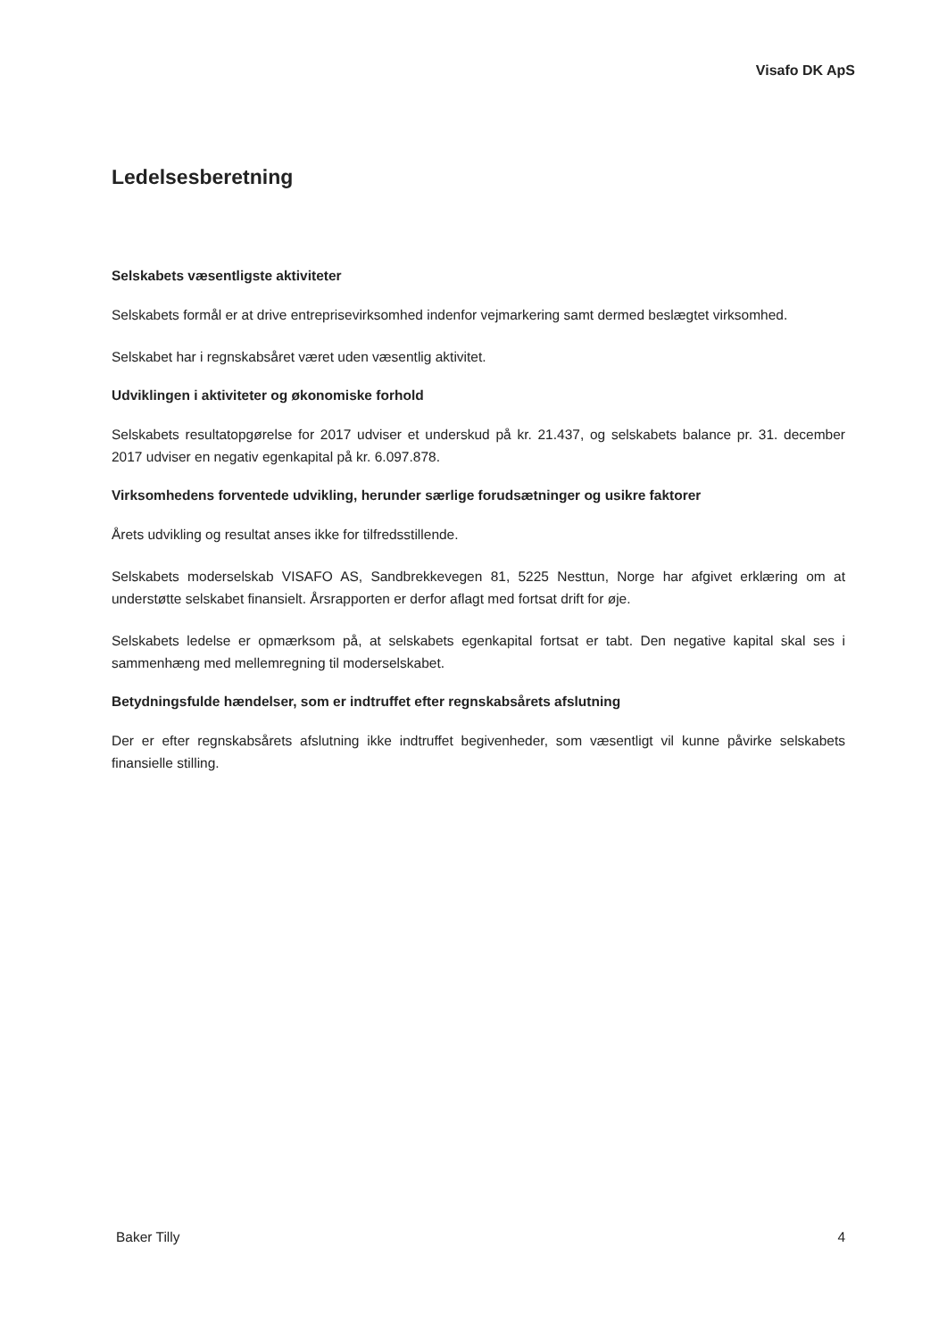Visafo DK ApS
Ledelsesberetning
Selskabets væsentligste aktiviteter
Selskabets formål er at drive entreprisevirksomhed indenfor vejmarkering samt dermed beslægtet virksomhed.
Selskabet har i regnskabsåret været uden væsentlig aktivitet.
Udviklingen i aktiviteter og økonomiske forhold
Selskabets resultatopgørelse for 2017 udviser et underskud på kr. 21.437, og selskabets balance pr. 31. december 2017 udviser en negativ egenkapital på kr. 6.097.878.
Virksomhedens forventede udvikling, herunder særlige forudsætninger og usikre faktorer
Årets udvikling og resultat anses ikke for tilfredsstillende.
Selskabets moderselskab VISAFO AS, Sandbrekkevegen 81, 5225 Nesttun, Norge har afgivet erklæring om at understøtte selskabet finansielt. Årsrapporten er derfor aflagt med fortsat drift for øje.
Selskabets ledelse er opmærksom på, at selskabets egenkapital fortsat er tabt. Den negative kapital skal ses i sammenhæng med mellemregning til moderselskabet.
Betydningsfulde hændelser, som er indtruffet efter regnskabsårets afslutning
Der er efter regnskabsårets afslutning ikke indtruffet begivenheder, som væsentligt vil kunne påvirke selskabets finansielle stilling.
Baker Tilly 4